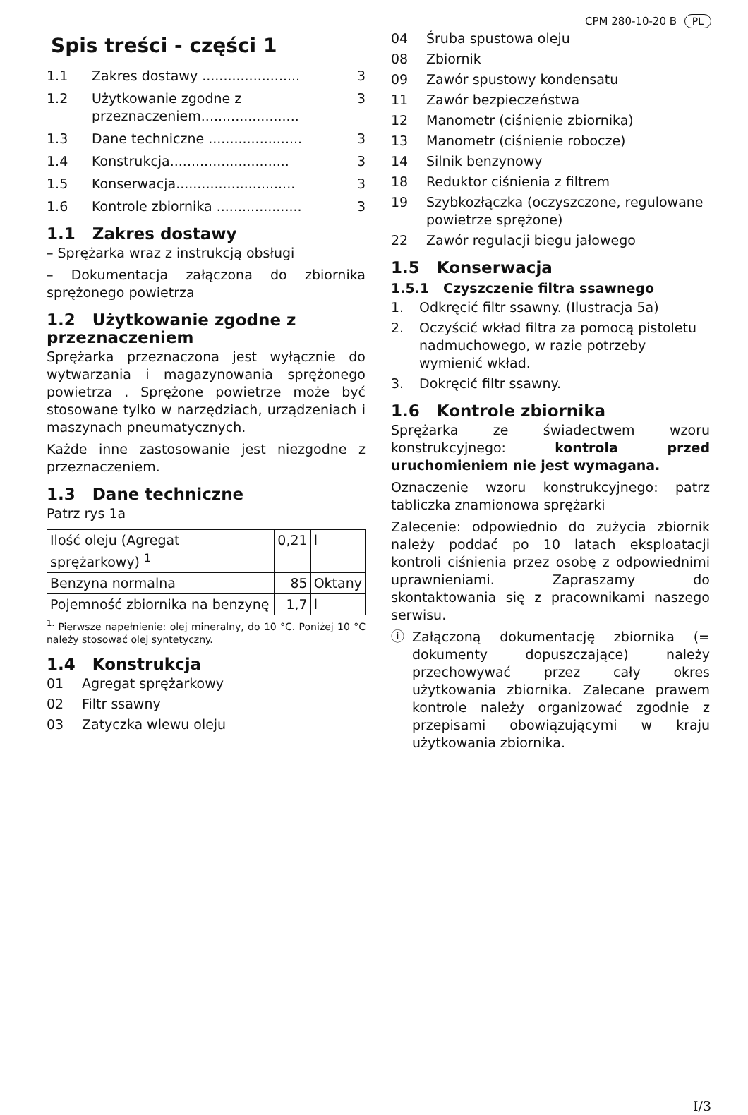CPM 280-10-20 B PL
Spis treści - części 1
1.1 Zakres dostawy ....................... 3
1.2 Użytkowanie zgodne z przeznaczeniem....................... 3
1.3 Dane techniczne ...................... 3
1.4 Konstrukcja............................ 3
1.5 Konserwacja............................ 3
1.6 Kontrole zbiornika .................... 3
1.1 Zakres dostawy
– Sprężarka wraz z instrukcją obsługi
– Dokumentacja załączona do zbiornika sprężonego powietrza
1.2 Użytkowanie zgodne z przeznaczeniem
Sprężarka przeznaczona jest wyłącznie do wytwarzania i magazynowania sprężonego powietrza . Sprężone powietrze może być stosowane tylko w narzędziach, urządzeniach i maszynach pneumatycznych.
Każde inne zastosowanie jest niezgodne z przeznaczeniem.
1.3 Dane techniczne
Patrz rys 1a
| Ilość oleju (Agregat sprężarkowy) <sup>1</sup> | 0,21 | l |
| Benzyna normalna | 85 | Oktany |
| Pojemność zbiornika na benzynę | 1,7 | l |
<sup>1.</sup> Pierwsze napełnienie: olej mineralny, do 10 °C. Poniżej 10 °C należy stosować olej syntetyczny.
1.4 Konstrukcja
01 Agregat sprężarkowy
02 Filtr ssawny
03 Zatyczka wlewu oleju
04 Śruba spustowa oleju
08 Zbiornik
09 Zawór spustowy kondensatu
11 Zawór bezpieczeństwa
12 Manometr (ciśnienie zbiornika)
13 Manometr (ciśnienie robocze)
14 Silnik benzynowy
18 Reduktor ciśnienia z filtrem
19 Szybkozłączka (oczyszczone, regulowane powietrze sprężone)
22 Zawór regulacji biegu jałowego
1.5 Konserwacja
1.5.1 Czyszczenie filtra ssawnego
1. Odkręcić filtr ssawny. (Ilustracja 5a)
2. Oczyścić wkład filtra za pomocą pistoletu nadmuchowego, w razie potrzeby wymienić wkład.
3. Dokręcić filtr ssawny.
1.6 Kontrole zbiornika
Sprężarka ze świadectwem wzoru konstrukcyjnego: kontrola przed uruchomieniem nie jest wymagana.
Oznaczenie wzoru konstrukcyjnego: patrz tabliczka znamionowa sprężarki
Zalecenie: odpowiednio do zużycia zbiornik należy poddać po 10 latach eksploatacji kontroli ciśnienia przez osobę z odpowiednimi uprawnieniami. Zapraszamy do skontaktowania się z pracownikami naszego serwisu.
ⓘ Załączoną dokumentację zbiornika (= dokumenty dopuszczające) należy przechowywać przez cały okres użytkowania zbiornika. Zalecane prawem kontrole należy organizować zgodnie z przepisami obowiązującymi w kraju użytkowania zbiornika.
I/3